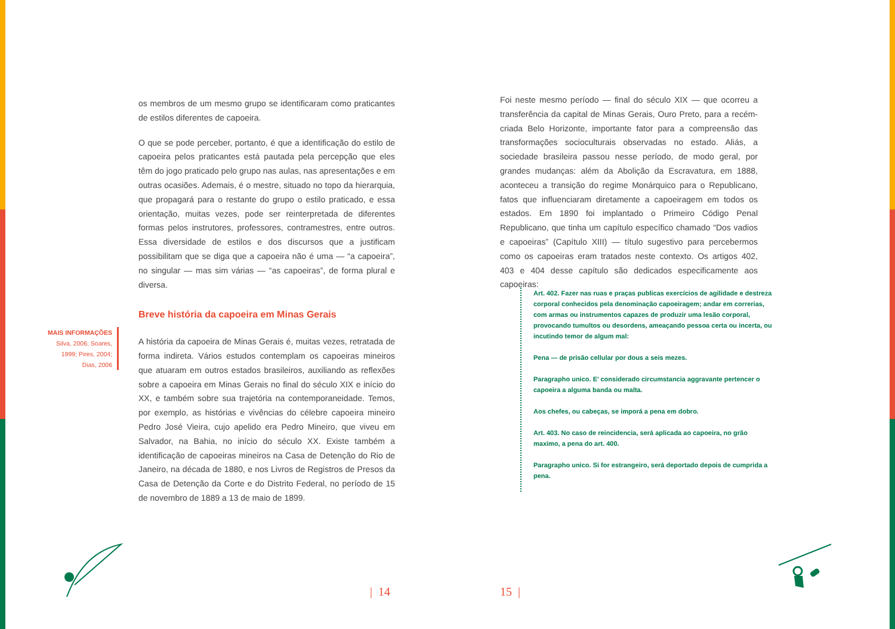os membros de um mesmo grupo se identificaram como praticantes de estilos diferentes de capoeira.
O que se pode perceber, portanto, é que a identificação do estilo de capoeira pelos praticantes está pautada pela percepção que eles têm do jogo praticado pelo grupo nas aulas, nas apresentações e em outras ocasiões. Ademais, é o mestre, situado no topo da hierarquia, que propagará para o restante do grupo o estilo praticado, e essa orientação, muitas vezes, pode ser reinterpretada de diferentes formas pelos instrutores, professores, contramestres, entre outros. Essa diversidade de estilos e dos discursos que a justificam possibilitam que se diga que a capoeira não é uma — “a capoeira”, no singular — mas sim várias — “as capoeiras”, de forma plural e diversa.
Breve história da capoeira em Minas Gerais
A história da capoeira de Minas Gerais é, muitas vezes, retratada de forma indireta. Vários estudos contemplam os capoeiras mineiros que atuaram em outros estados brasileiros, auxiliando as reflexões sobre a capoeira em Minas Gerais no final do século XIX e início do XX, e também sobre sua trajetória na contemporaneidade. Temos, por exemplo, as histórias e vivências do célebre capoeira mineiro Pedro José Vieira, cujo apelido era Pedro Mineiro, que viveu em Salvador, na Bahia, no início do século XX. Existe também a identificação de capoeiras mineiros na Casa de Detenção do Rio de Janeiro, na década de 1880, e nos Livros de Registros de Presos da Casa de Detenção da Corte e do Distrito Federal, no período de 15 de novembro de 1889 a 13 de maio de 1899.
MAIS INFORMAÇÕES
Silva, 2006; Soares, 1999; Pires, 2004; Dias, 2006
Foi neste mesmo período — final do século XIX — que ocorreu a transferência da capital de Minas Gerais, Ouro Preto, para a recém-criada Belo Horizonte, importante fator para a compreensão das transformações socioculturais observadas no estado. Aliás, a sociedade brasileira passou nesse período, de modo geral, por grandes mudanças: além da Abolição da Escravatura, em 1888, aconteceu a transição do regime Monárquico para o Republicano, fatos que influenciaram diretamente a capoeiragem em todos os estados. Em 1890 foi implantado o Primeiro Código Penal Republicano, que tinha um capítulo específico chamado “Dos vadios e capoeiras” (Capítulo XIII) — título sugestivo para percebermos como os capoeiras eram tratados neste contexto. Os artigos 402, 403 e 404 desse capítulo são dedicados especificamente aos capoeiras:
Art. 402. Fazer nas ruas e praças publicas exercícios de agilidade e destreza corporal conhecidos pela denominação capoeiragem; andar em correrias, com armas ou instrumentos capazes de produzir uma lesão corporal, provocando tumultos ou desordens, ameaçando pessoa certa ou incerta, ou incutindo temor de algum mal:
Pena — de prisão cellular por dous a seis mezes.
Paragrapho unico. E’ considerado circumstancia aggravante pertencer o capoeira a alguma banda ou malta.
Aos chefes, ou cabeças, se imporá a pena em dobro.
Art. 403. No caso de reincidencia, será aplicada ao capoeira, no grão maximo, a pena do art. 400.
Paragrapho unico. Si for estrangeiro, será deportado depois de cumprida a pena.
| 14 15 |